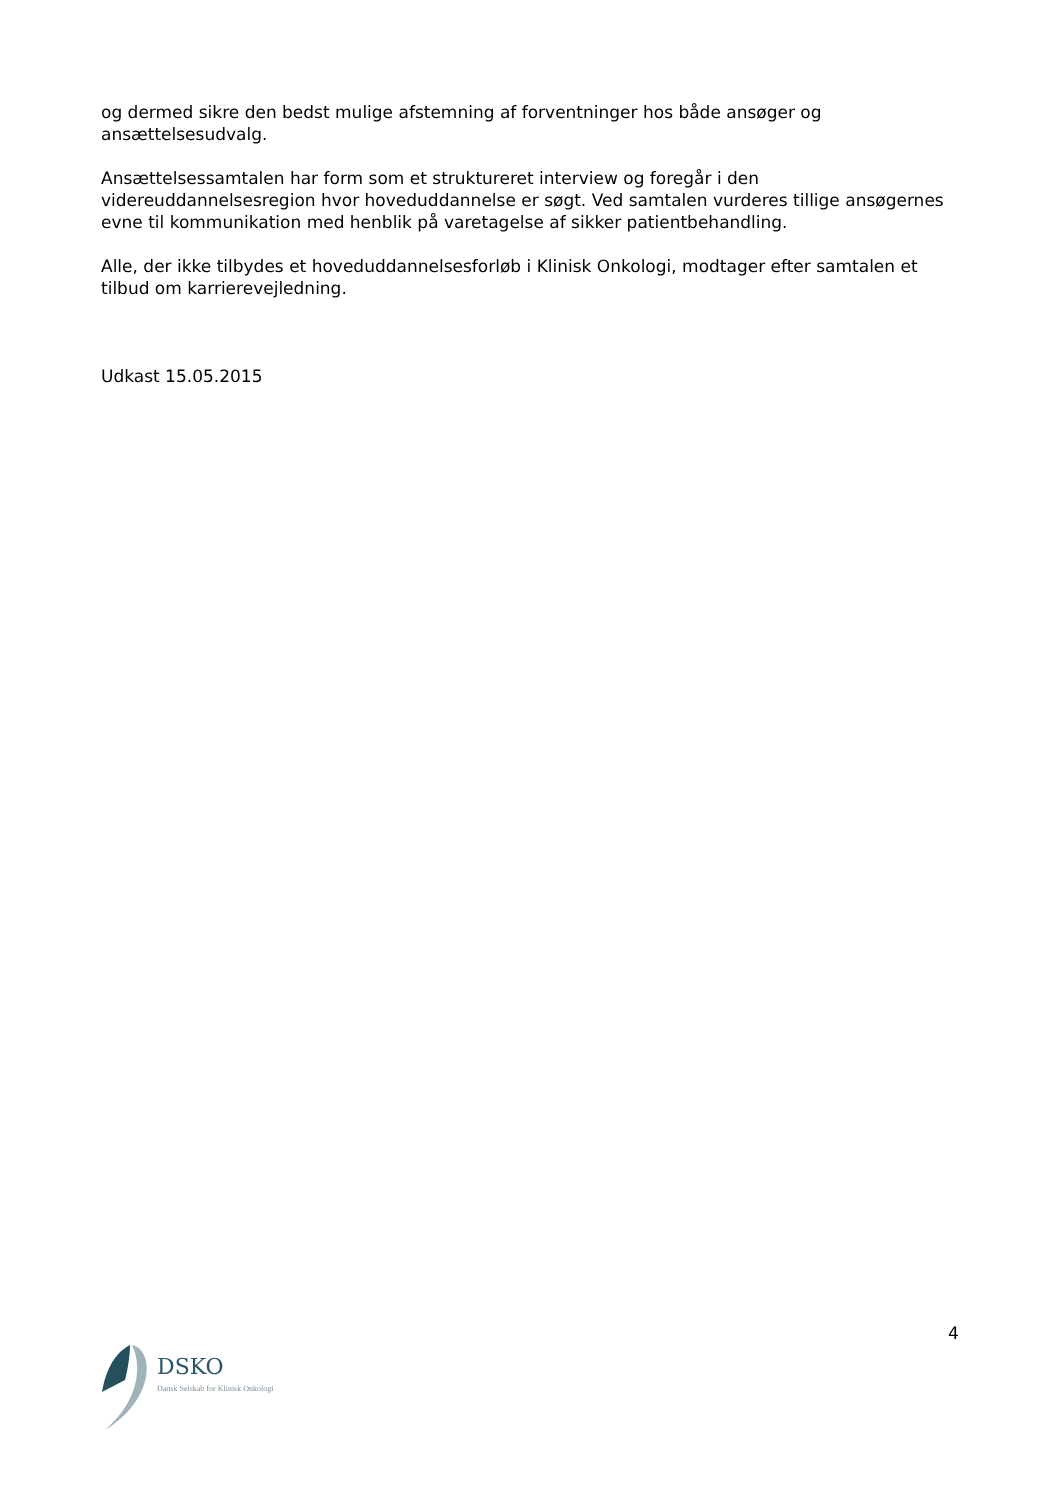og dermed sikre den bedst mulige afstemning af forventninger hos både ansøger og ansættelsesudvalg.
Ansættelsessamtalen har form som et struktureret interview og foregår i den videreuddannelsesregion hvor hoveduddannelse er søgt. Ved samtalen vurderes tillige ansøgernes evne til kommunikation med henblik på varetagelse af sikker patientbehandling.
Alle, der ikke tilbydes et hoveduddannelsesforløb i Klinisk Onkologi, modtager efter samtalen et tilbud om karrierevejledning.
Udkast 15.05.2015
4
DSKO
Dansk Selskab for Klinisk Onkologi